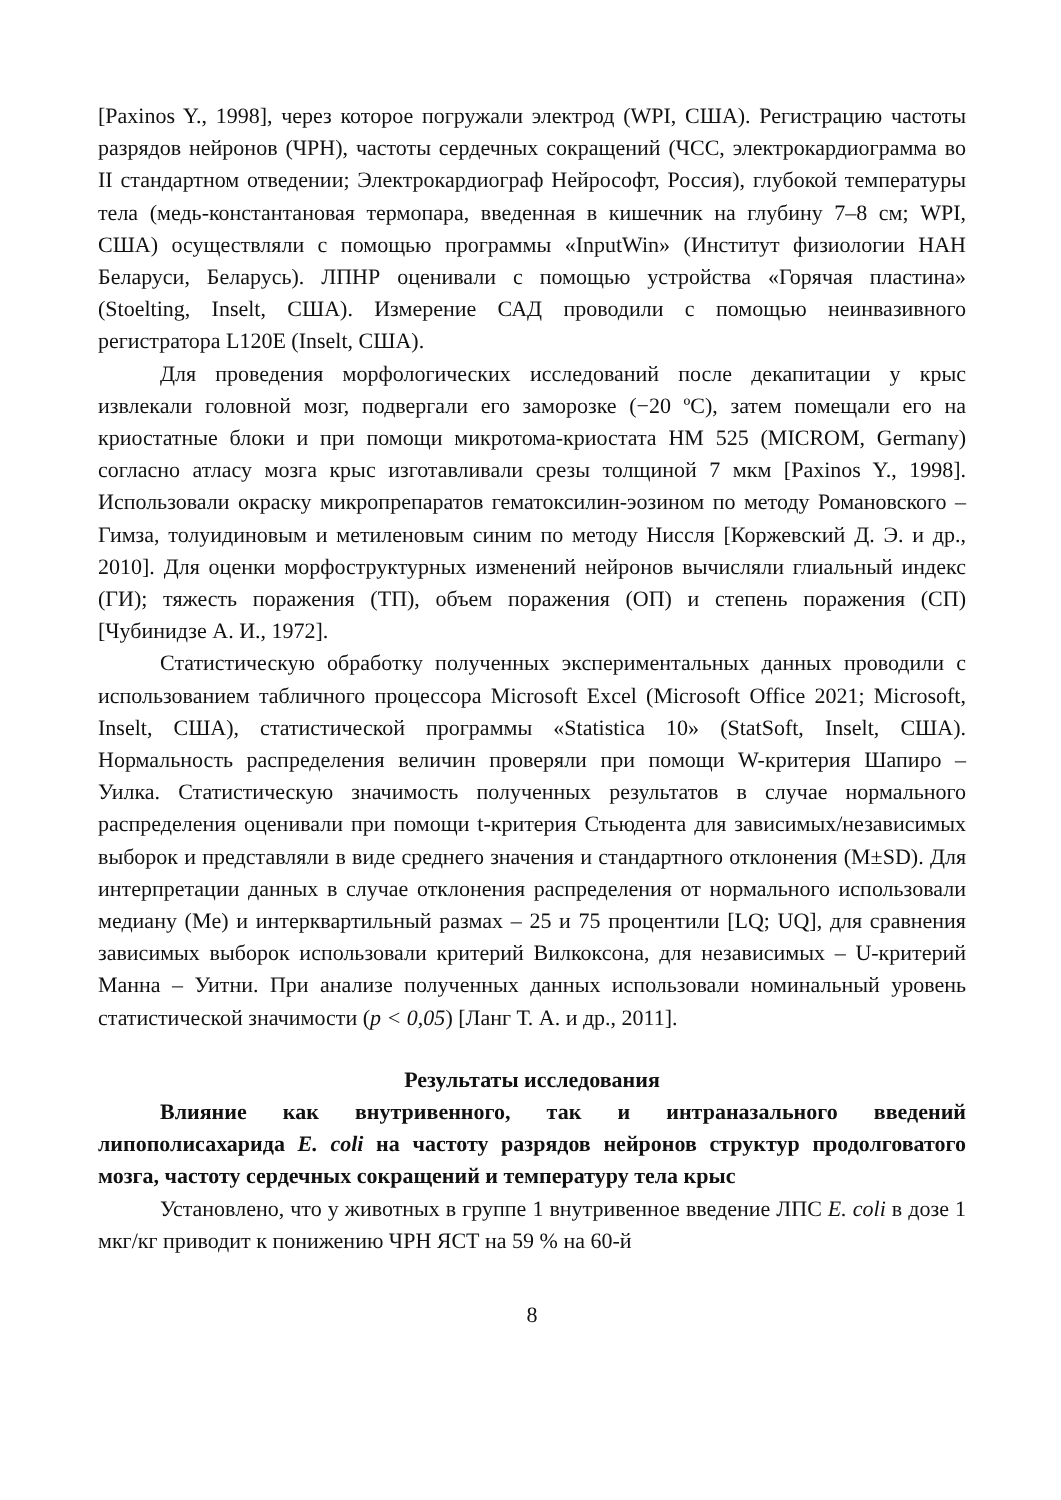[Paxinos Y., 1998], через которое погружали электрод (WPI, США). Регистрацию частоты разрядов нейронов (ЧРН), частоты сердечных сокращений (ЧСС, электрокардиограмма во II стандартном отведении; Электрокардиограф Нейрософт, Россия), глубокой температуры тела (медь-константановая термопара, введенная в кишечник на глубину 7–8 см; WPI, США) осуществляли с помощью программы «InputWin» (Институт физиологии НАН Беларуси, Беларусь). ЛПНР оценивали с помощью устройства «Горячая пластина» (Stoelting, Inselt, США). Измерение САД проводили с помощью неинвазивного регистратора L120E (Inselt, США).
Для проведения морфологических исследований после декапитации у крыс извлекали головной мозг, подвергали его заморозке (−20 ºС), затем помещали его на криостатные блоки и при помощи микротома-криостата HM 525 (MICROM, Germany) согласно атласу мозга крыс изготавливали срезы толщиной 7 мкм [Paxinos Y., 1998]. Использовали окраску микропрепаратов гематоксилин-эозином по методу Романовского – Гимза, толуидиновым и метиленовым синим по методу Ниссля [Коржевский Д. Э. и др., 2010]. Для оценки морфоструктурных изменений нейронов вычисляли глиальный индекс (ГИ); тяжесть поражения (ТП), объем поражения (ОП) и степень поражения (СП) [Чубинидзе А. И., 1972].
Статистическую обработку полученных экспериментальных данных проводили с использованием табличного процессора Microsoft Excel (Microsoft Office 2021; Microsoft, Inselt, США), статистической программы «Statistica 10» (StatSoft, Inselt, США). Нормальность распределения величин проверяли при помощи W-критерия Шапиро – Уилка. Статистическую значимость полученных результатов в случае нормального распределения оценивали при помощи t-критерия Стьюдента для зависимых/независимых выборок и представляли в виде среднего значения и стандартного отклонения (M±SD). Для интерпретации данных в случае отклонения распределения от нормального использовали медиану (Me) и интерквартильный размах – 25 и 75 процентили [LQ; UQ], для сравнения зависимых выборок использовали критерий Вилкоксона, для независимых – U-критерий Манна – Уитни. При анализе полученных данных использовали номинальный уровень статистической значимости (p < 0,05) [Ланг Т. А. и др., 2011].
Результаты исследования
Влияние как внутривенного, так и интраназального введений липополисахарида E. coli на частоту разрядов нейронов структур продолговатого мозга, частоту сердечных сокращений и температуру тела крыс
Установлено, что у животных в группе 1 внутривенное введение ЛПС E. coli в дозе 1 мкг/кг приводит к понижению ЧРН ЯСТ на 59 % на 60-й
8